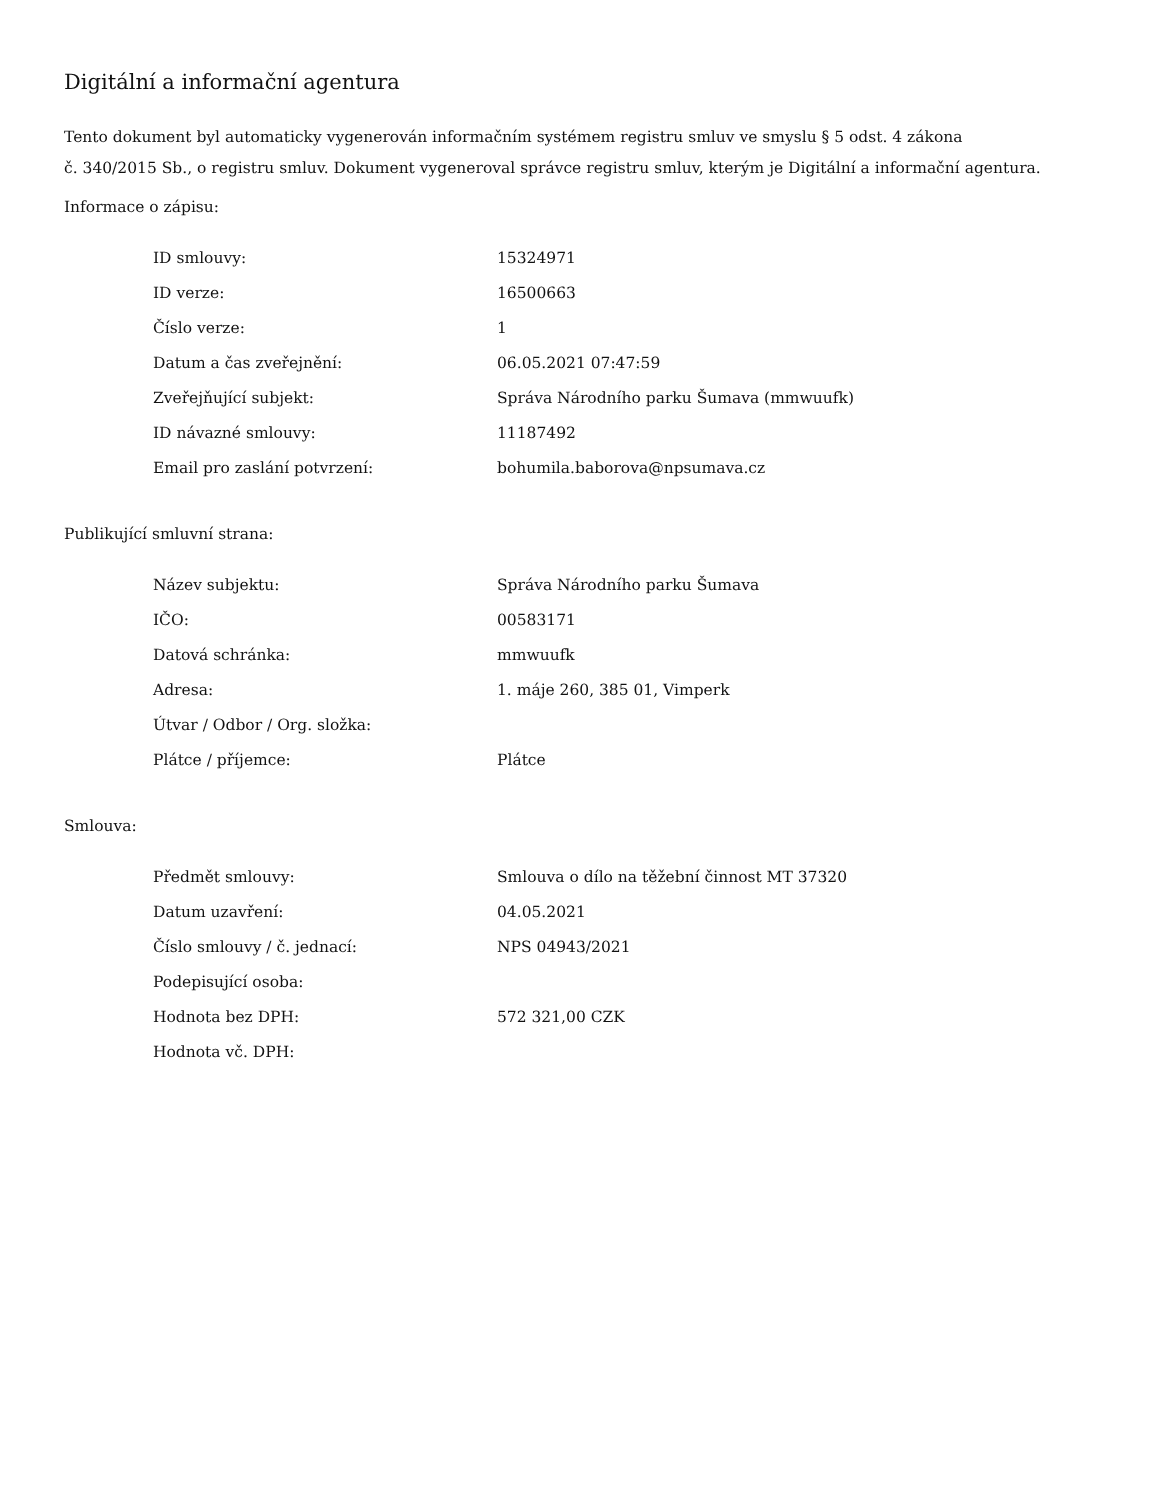Digitální a informační agentura
Tento dokument byl automaticky vygenerován informačním systémem registru smluv ve smyslu § 5 odst. 4 zákona
č. 340/2015 Sb., o registru smluv. Dokument vygeneroval správce registru smluv, kterým je Digitální a informační agentura.
Informace o zápisu:
| ID smlouvy: | 15324971 |
| ID verze: | 16500663 |
| Číslo verze: | 1 |
| Datum a čas zveřejnění: | 06.05.2021 07:47:59 |
| Zveřejňující subjekt: | Správa Národního parku Šumava (mmwuufk) |
| ID návazné smlouvy: | 11187492 |
| Email pro zaslání potvrzení: | bohumila.baborova@npsumava.cz |
Publikující smluvní strana:
| Název subjektu: | Správa Národního parku Šumava |
| IČO: | 00583171 |
| Datová schránka: | mmwuufk |
| Adresa: | 1. máje 260, 385 01, Vimperk |
| Útvar / Odbor / Org. složka: | |
| Plátce / příjemce: | Plátce |
Smlouva:
| Předmět smlouvy: | Smlouva o dílo na těžební činnost MT 37320 |
| Datum uzavření: | 04.05.2021 |
| Číslo smlouvy / č. jednací: | NPS 04943/2021 |
| Podepisující osoba: | |
| Hodnota bez DPH: | 572 321,00 CZK |
| Hodnota vč. DPH: | |